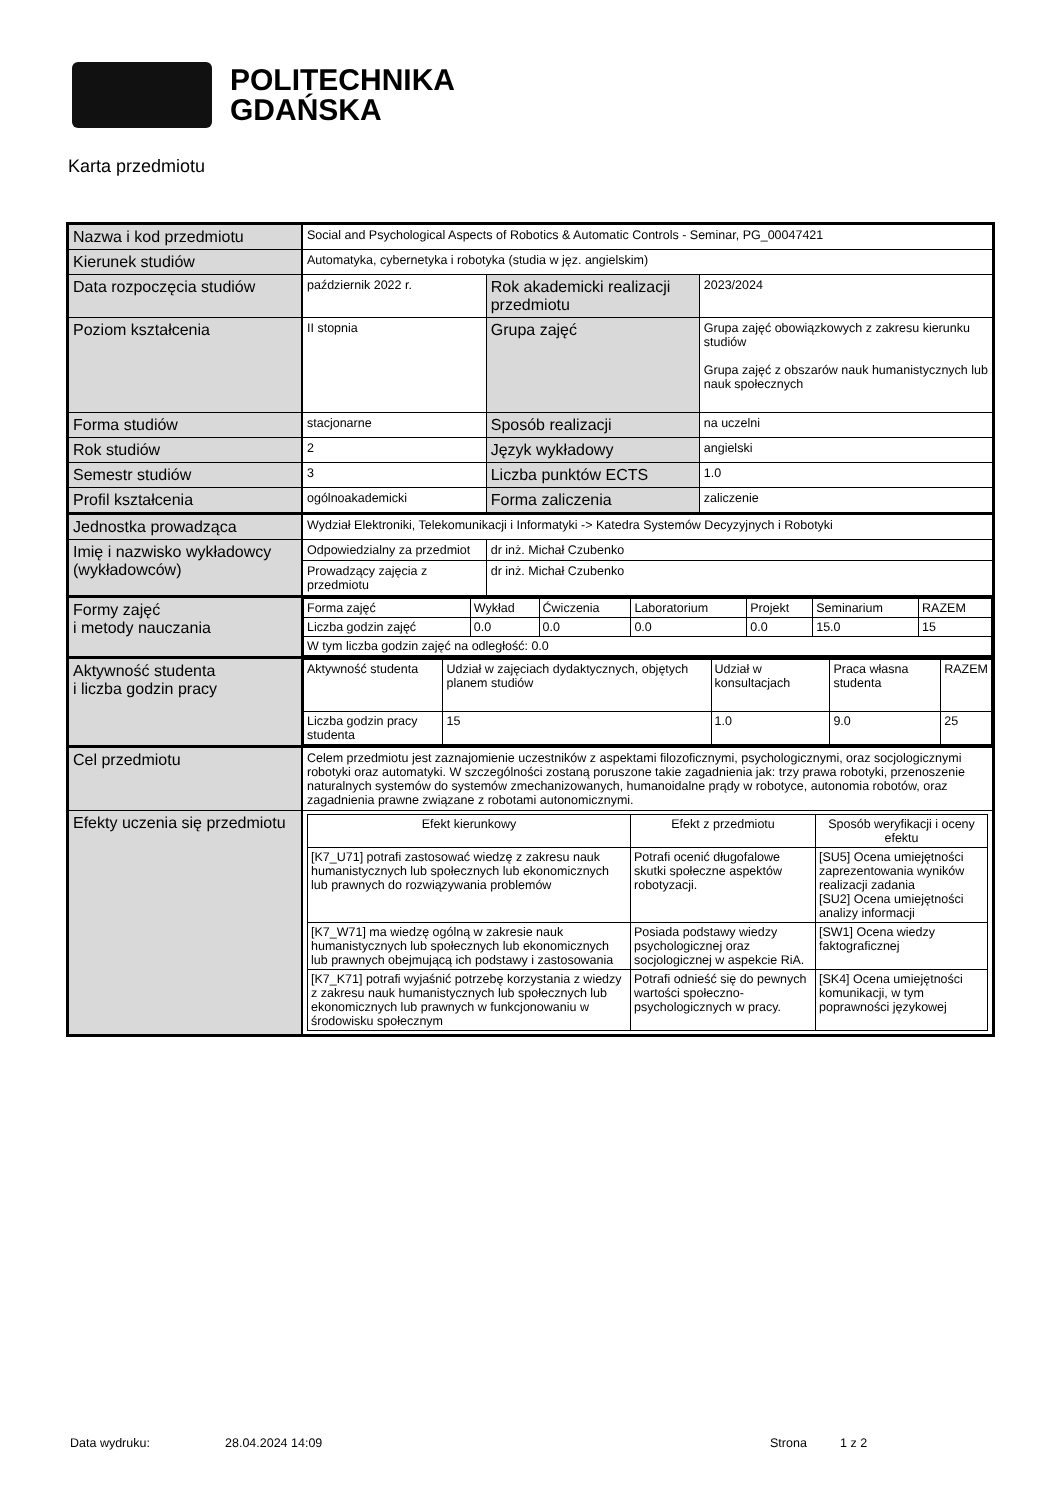POLITECHNIKA
GDAŃSKA
Karta przedmiotu
| Nazwa i kod przedmiotu | Social and Psychological Aspects of Robotics & Automatic Controls - Seminar, PG_00047421 | | |
| Kierunek studiów | Automatyka, cybernetyka i robotyka (studia w jęz. angielskim) | | |
| Data rozpoczęcia studiów | październik 2022 r. | Rok akademicki realizacji przedmiotu | 2023/2024 |
| Poziom kształcenia | II stopnia | Grupa zajęć | Grupa zajęć obowiązkowych z zakresu kierunku studiów Grupa zajęć z obszarów nauk humanistycznych lub nauk społecznych |
| Forma studiów | stacjonarne | Sposób realizacji | na uczelni |
| Rok studiów | 2 | Język wykładowy | angielski |
| Semestr studiów | 3 | Liczba punktów ECTS | 1.0 |
| Profil kształcenia | ogólnoakademicki | Forma zaliczenia | zaliczenie |
| Jednostka prowadząca | Wydział Elektroniki, Telekomunikacji i Informatyki -> Katedra Systemów Decyzyjnych i Robotyki | | |
| Imię i nazwisko wykładowcy (wykładowców) | Odpowiedzialny za przedmiot | dr inż. Michał Czubenko | |
| | Prowadzący zajęcia z przedmiotu | dr inż. Michał Czubenko | |
| Formy zajęć i metody nauczania | / Forma zajęć / Wykład / Ćwiczenia / Laboratorium / Projekt / Seminarium / RAZEM / / Liczba godzin zajęć / 0.0 / 0.0 / 0.0 / 0.0 / 15.0 / 15 / / W tym liczba godzin zajęć na odległość: 0.0 / / / / / / / | | |
| Aktywność studenta i liczba godzin pracy | / Aktywność studenta / Udział w zajęciach dydaktycznych, objętych planem studiów / Udział w konsultacjach / Praca własna studenta / RAZEM / / Liczba godzin pracy studenta / 15 / 1.0 / 9.0 / 25 / | | |
| Cel przedmiotu | Celem przedmiotu jest zaznajomienie uczestników z aspektami filozoficznymi, psychologicznymi, oraz socjologicznymi robotyki oraz automatyki. W szczególności zostaną poruszone takie zagadnienia jak: trzy prawa robotyki, przenoszenie naturalnych systemów do systemów zmechanizowanych, humanoidalne prądy w robotyce, autonomia robotów, oraz zagadnienia prawne związane z robotami autonomicznymi. | | |
| Efekty uczenia się przedmiotu | / Efekt kierunkowy / Efekt z przedmiotu / Sposób weryfikacji i oceny efektu / / --- / --- / --- / / [K7_U71] potrafi zastosować wiedzę z zakresu nauk humanistycznych lub społecznych lub ekonomicznych lub prawnych do rozwiązywania problemów / Potrafi ocenić długofalowe skutki społeczne aspektów robotyzacji. / [SU5] Ocena umiejętności zaprezentowania wyników realizacji zadania [SU2] Ocena umiejętności analizy informacji / / [K7_W71] ma wiedzę ogólną w zakresie nauk humanistycznych lub społecznych lub ekonomicznych lub prawnych obejmującą ich podstawy i zastosowania / Posiada podstawy wiedzy psychologicznej oraz socjologicznej w aspekcie RiA. / [SW1] Ocena wiedzy faktograficznej / / [K7_K71] potrafi wyjaśnić potrzebę korzystania z wiedzy z zakresu nauk humanistycznych lub społecznych lub ekonomicznych lub prawnych w funkcjonowaniu w środowisku społecznym / Potrafi odnieść się do pewnych wartości społeczno-psychologicznych w pracy. / [SK4] Ocena umiejętności komunikacji, w tym poprawności językowej / | | |
Data wydruku: 28.04.2024 14:09 Strona 1 z 2